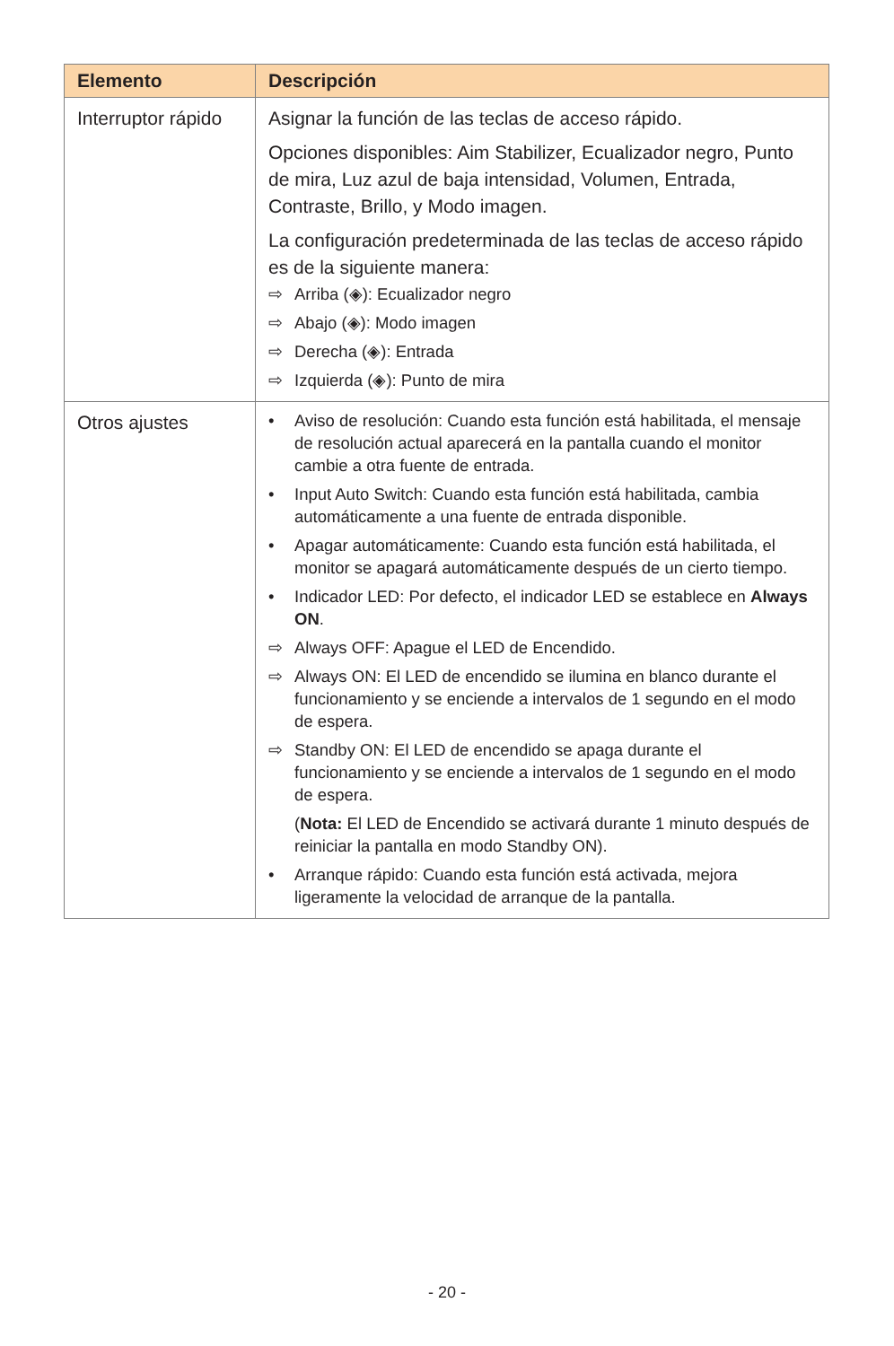| Elemento | Descripción |
| --- | --- |
| Interruptor rápido | Asignar la función de las teclas de acceso rápido. Opciones disponibles: Aim Stabilizer, Ecualizador negro, Punto de mira, Luz azul de baja intensidad, Volumen, Entrada, Contraste, Brillo, y Modo imagen. La configuración predeterminada de las teclas de acceso rápido es de la siguiente manera: ⇨ Arriba (◈): Ecualizador negro ⇨ Abajo (◈): Modo imagen ⇨ Derecha (◈): Entrada ⇨ Izquierda (◈): Punto de mira |
| Otros ajustes | • Aviso de resolución: Cuando esta función está habilitada, el mensaje de resolución actual aparecerá en la pantalla cuando el monitor cambie a otra fuente de entrada. • Input Auto Switch: Cuando esta función está habilitada, cambia automáticamente a una fuente de entrada disponible. • Apagar automáticamente: Cuando esta función está habilitada, el monitor se apagará automáticamente después de un cierto tiempo. • Indicador LED: Por defecto, el indicador LED se establece en Always ON . ⇨ Always OFF: Apague el LED de Encendido. ⇨ Always ON: El LED de encendido se ilumina en blanco durante el funcionamiento y se enciende a intervalos de 1 segundo en el modo de espera. ⇨ Standby ON: El LED de encendido se apaga durante el funcionamiento y se enciende a intervalos de 1 segundo en el modo de espera. ( Nota: El LED de Encendido se activará durante 1 minuto después de reiniciar la pantalla en modo Standby ON). • Arranque rápido: Cuando esta función está activada, mejora ligeramente la velocidad de arranque de la pantalla. |
- 20 -